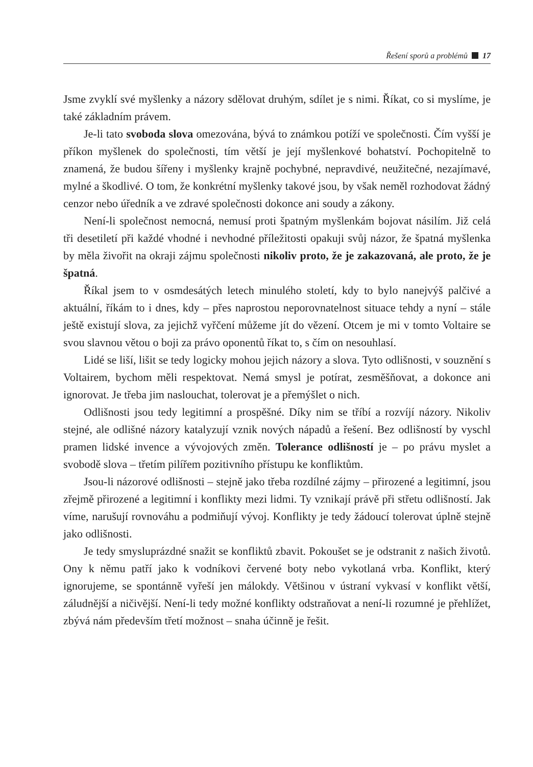Řešení sporů a problémů 17
Jsme zvyklí své myšlenky a názory sdělovat druhým, sdílet je s nimi. Říkat, co si myslíme, je také základním právem.
Je-li tato svoboda slova omezována, bývá to známkou potíží ve společnosti. Čím vyšší je příkon myšlenek do společnosti, tím větší je její myšlenkové bohatství. Pochopitelně to znamená, že budou šířeny i myšlenky krajně pochybné, nepravdivé, neužitečné, nezajímavé, mylné a škodlivé. O tom, že konkrétní myšlenky takové jsou, by však neměl rozhodovat žádný cenzor nebo úředník a ve zdravé společnosti dokonce ani soudy a zákony.
Není-li společnost nemocná, nemusí proti špatným myšlenkám bojovat násilím. Již celá tři desetiletí při každé vhodné i nevhodné příležitosti opakuji svůj názor, že špatná myšlenka by měla živořit na okraji zájmu společnosti nikoliv proto, že je zakazovaná, ale proto, že je špatná.
Říkal jsem to v osmdesátých letech minulého století, kdy to bylo nanejvýš palčivé a aktuální, říkám to i dnes, kdy – přes naprostou neporovnatelnost situace tehdy a nyní – stále ještě existují slova, za jejichž vyřčení můžeme jít do vězení. Otcem je mi v tomto Voltaire se svou slavnou větou o boji za právo oponentů říkat to, s čím on nesouhlasí.
Lidé se liší, lišit se tedy logicky mohou jejich názory a slova. Tyto odlišnosti, v souznění s Voltairem, bychom měli respektovat. Nemá smysl je potírat, zesměšňovat, a dokonce ani ignorovat. Je třeba jim naslouchat, tolerovat je a přemýšlet o nich.
Odlišnosti jsou tedy legitimní a prospěšné. Díky nim se tříbí a rozvíjí názory. Nikoliv stejné, ale odlišné názory katalyzují vznik nových nápadů a řešení. Bez odlišností by vyschl pramen lidské invence a vývojových změn. Tolerance odlišností je – po právu myslet a svobodě slova – třetím pilířem pozitivního přístupu ke konfliktům.
Jsou-li názorové odlišnosti – stejně jako třeba rozdílné zájmy – přirozené a legitimní, jsou zřejmě přirozené a legitimní i konflikty mezi lidmi. Ty vznikají právě při střetu odlišností. Jak víme, narušují rovnováhu a podmiňují vývoj. Konflikty je tedy žádoucí tolerovat úplně stejně jako odlišnosti.
Je tedy smysluprázdné snažit se konfliktů zbavit. Pokoušet se je odstranit z našich životů. Ony k němu patří jako k vodníkovi červené boty nebo vykotlaná vrba. Konflikt, který ignorujeme, se spontánně vyřeší jen málokdy. Většinou v ústraní vykvasí v konflikt větší, záludnější a ničivější. Není-li tedy možné konflikty odstraňovat a není-li rozumné je přehlížet, zbývá nám především třetí možnost – snaha účinně je řešit.